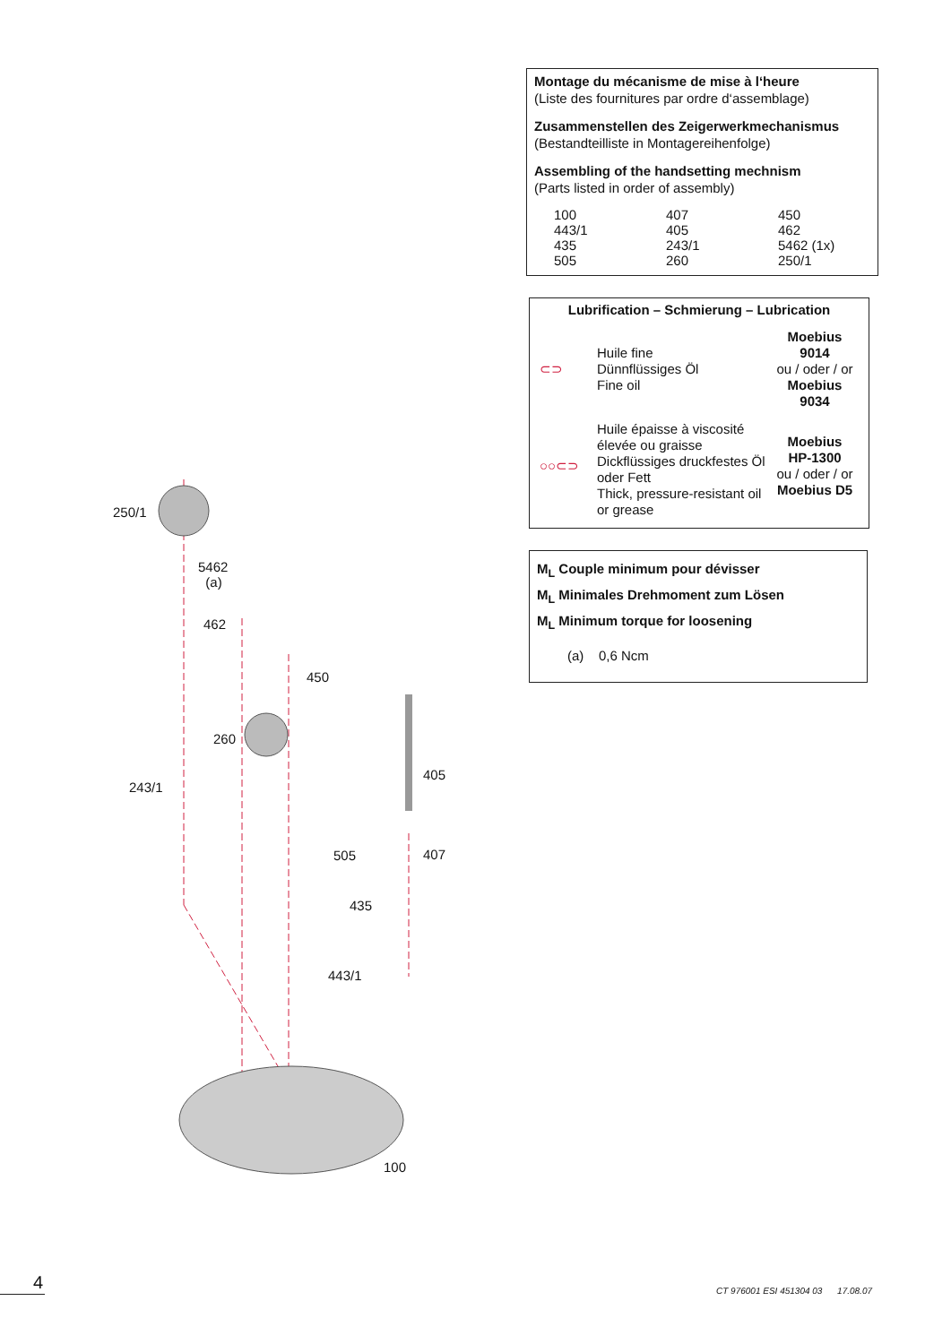Montage du mécanisme de mise à l‘heure
(Liste des fournitures par ordre d‘assemblage)
Zusammenstellen des Zeigerwerkmechanismus
(Bestandteilliste in Montagereihenfolge)
Assembling of the handsetting mechnism
(Parts listed in order of assembly)
| 100 | 407 | 450 |
| 443/1 | 405 | 462 |
| 435 | 243/1 | 5462 (1x) |
| 505 | 260 | 250/1 |
Lubrification – Schmierung – Lubrication
| ⊂⊃ | Huile fine Dünnflüssiges Öl Fine oil | Moebius 9014 ou / oder / or Moebius 9034 |
| ○○⊂⊃ | Huile épaisse à viscosité élevée ou graisse Dickflüssiges druckfestes Öl oder Fett Thick, pressure-resistant oil or grease | Moebius HP-1300 ou / oder / or Moebius D5 |
M<sub>L</sub> Couple minimum pour dévisser
M<sub>L</sub> Minimales Drehmoment zum Lösen
M<sub>L</sub> Minimum torque for loosening
(a) 0,6 Ncm
250/1
5462
(a)
462
450
260
405
243/1
505 407
435
443/1
100
4
CT 976001 ESI 451304 03 17.08.07